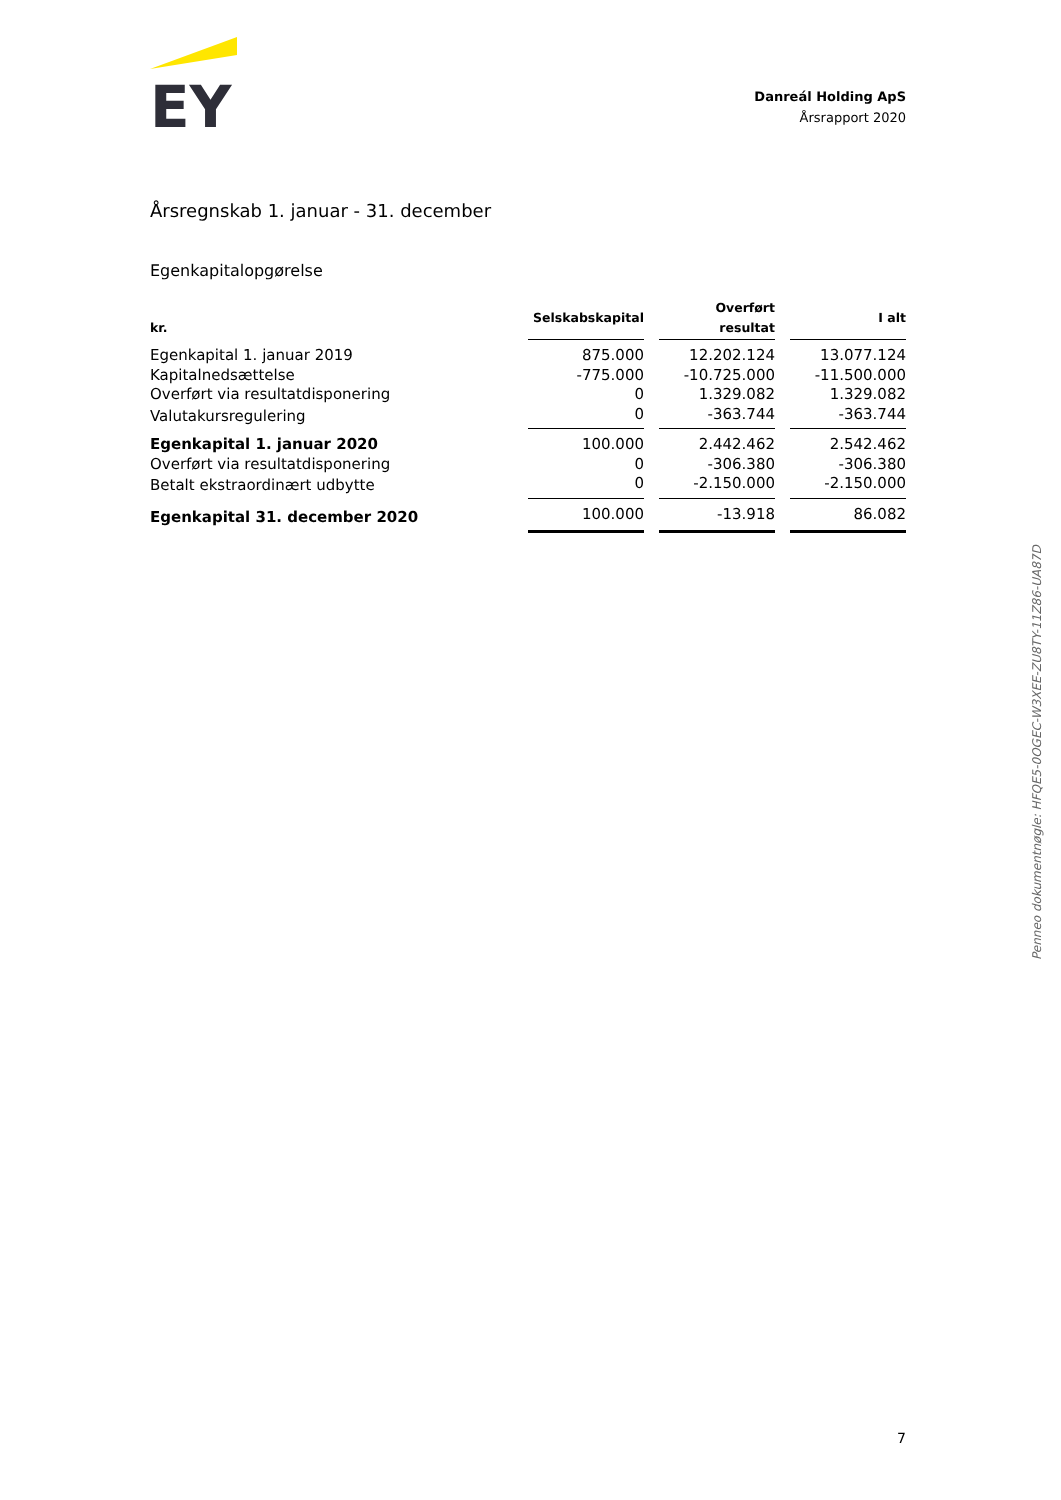EY
Danreál Holding ApS
Årsrapport 2020
Årsregnskab 1. januar - 31. december
Egenkapitalopgørelse
| kr. | Selskabskapital | | Overført resultat | | I alt |
| --- | --- | --- | --- | --- | --- |
| Egenkapital 1. januar 2019 | 875.000 | | 12.202.124 | | 13.077.124 |
| Kapitalnedsættelse | -775.000 | | -10.725.000 | | -11.500.000 |
| Overført via resultatdisponering | 0 | | 1.329.082 | | 1.329.082 |
| Valutakursregulering | 0 | | -363.744 | | -363.744 |
| Egenkapital 1. januar 2020 | 100.000 | | 2.442.462 | | 2.542.462 |
| Overført via resultatdisponering | 0 | | -306.380 | | -306.380 |
| Betalt ekstraordinært udbytte | 0 | | -2.150.000 | | -2.150.000 |
| Egenkapital 31. december 2020 | 100.000 | | -13.918 | | 86.082 |
Penneo dokumentnøgle: HFQE5-0OGEC-W3XEE-ZU8TY-11Z86-UA87D
7